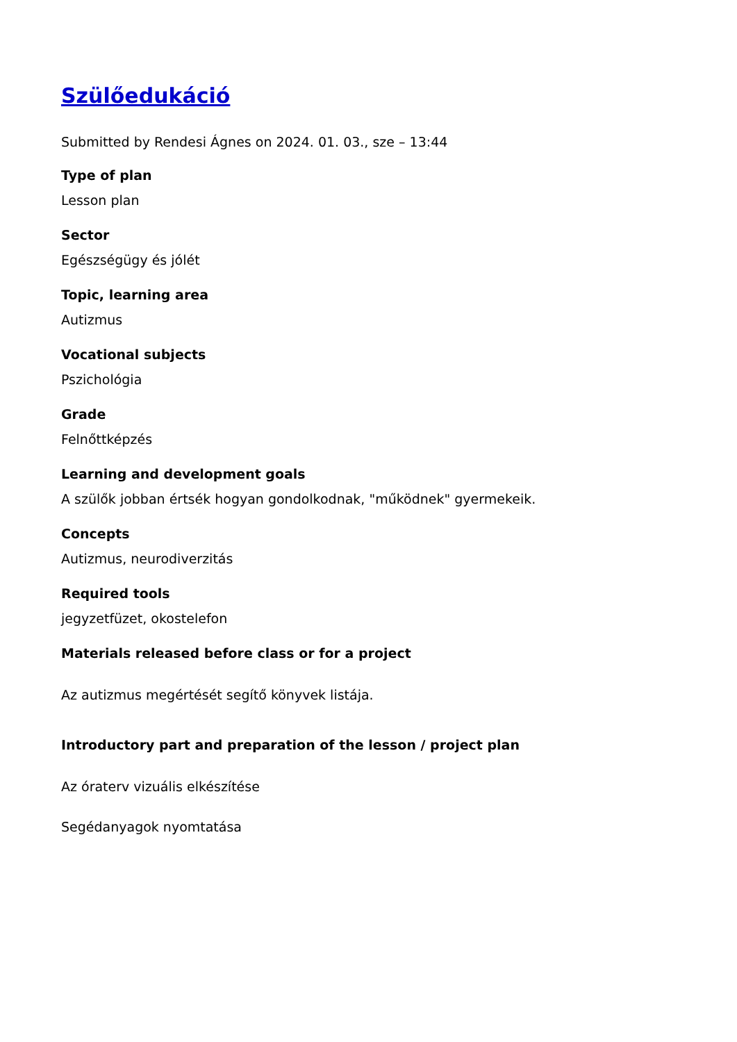Szülőedukáció
Submitted by Rendesi Ágnes on 2024. 01. 03., sze – 13:44
Type of plan
Lesson plan
Sector
Egészségügy és jólét
Topic, learning area
Autizmus
Vocational subjects
Pszichológia
Grade
Felnőttképzés
Learning and development goals
A szülők jobban értsék hogyan gondolkodnak, "működnek" gyermekeik.
Concepts
Autizmus, neurodiverzitás
Required tools
jegyzetfüzet, okostelefon
Materials released before class or for a project
Az autizmus megértését segítő könyvek listája.
Introductory part and preparation of the lesson / project plan
Az óraterv vizuális elkészítése
Segédanyagok nyomtatása